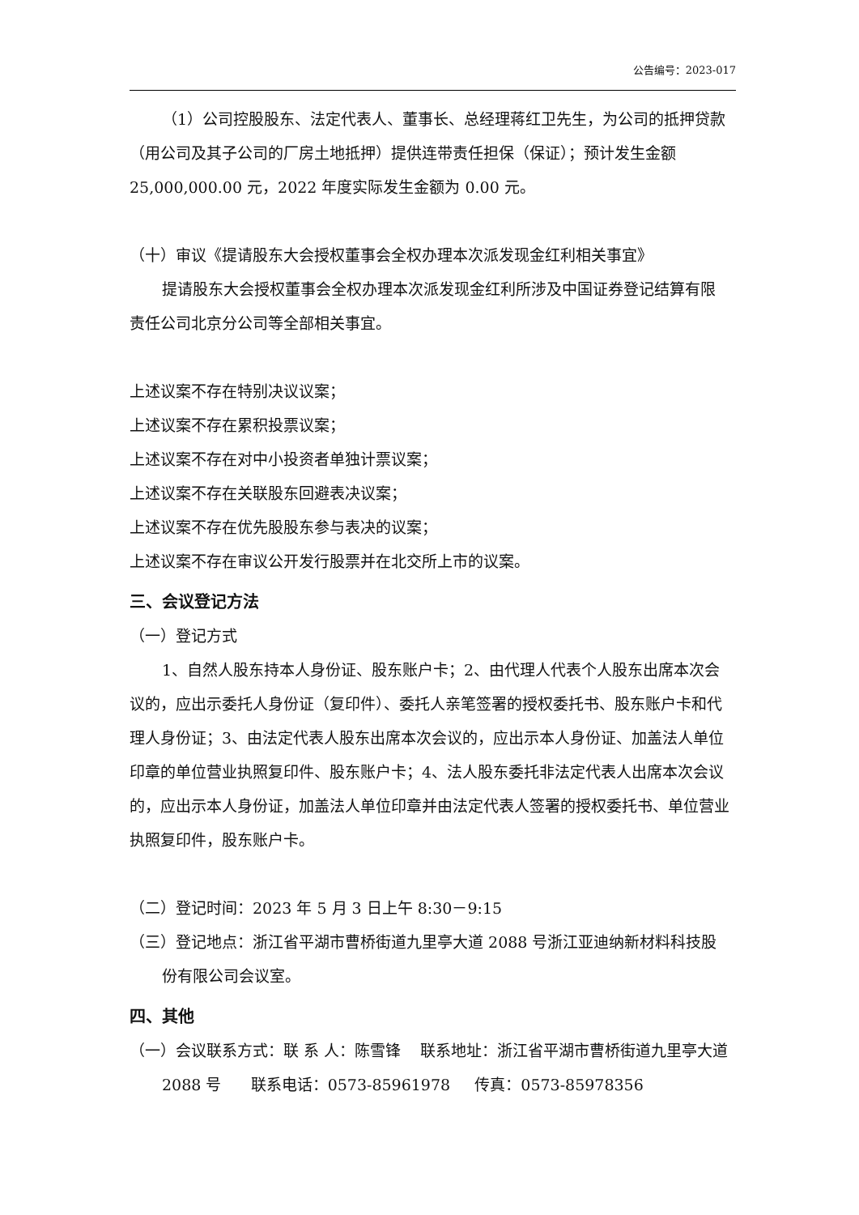公告编号：2023-017
（1）公司控股股东、法定代表人、董事长、总经理蒋红卫先生，为公司的抵押贷款（用公司及其子公司的厂房土地抵押）提供连带责任担保（保证）；预计发生金额 25,000,000.00 元，2022 年度实际发生金额为 0.00 元。
（十）审议《提请股东大会授权董事会全权办理本次派发现金红利相关事宜》
提请股东大会授权董事会全权办理本次派发现金红利所涉及中国证券登记结算有限责任公司北京分公司等全部相关事宜。
上述议案不存在特别决议议案；
上述议案不存在累积投票议案；
上述议案不存在对中小投资者单独计票议案；
上述议案不存在关联股东回避表决议案；
上述议案不存在优先股股东参与表决的议案；
上述议案不存在审议公开发行股票并在北交所上市的议案。
三、会议登记方法
（一）登记方式
1、自然人股东持本人身份证、股东账户卡；2、由代理人代表个人股东出席本次会议的，应出示委托人身份证（复印件）、委托人亲笔签署的授权委托书、股东账户卡和代理人身份证；3、由法定代表人股东出席本次会议的，应出示本人身份证、加盖法人单位印章的单位营业执照复印件、股东账户卡；4、法人股东委托非法定代表人出席本次会议的，应出示本人身份证，加盖法人单位印章并由法定代表人签署的授权委托书、单位营业执照复印件，股东账户卡。
（二）登记时间：2023 年 5 月 3 日上午 8:30－9:15
（三）登记地点：浙江省平湖市曹桥街道九里亭大道 2088 号浙江亚迪纳新材料科技股份有限公司会议室。
四、其他
（一）会议联系方式：联 系 人：陈雪锋 联系地址：浙江省平湖市曹桥街道九里亭大道 2088 号 联系电话：0573-85961978 传真：0573-85978356